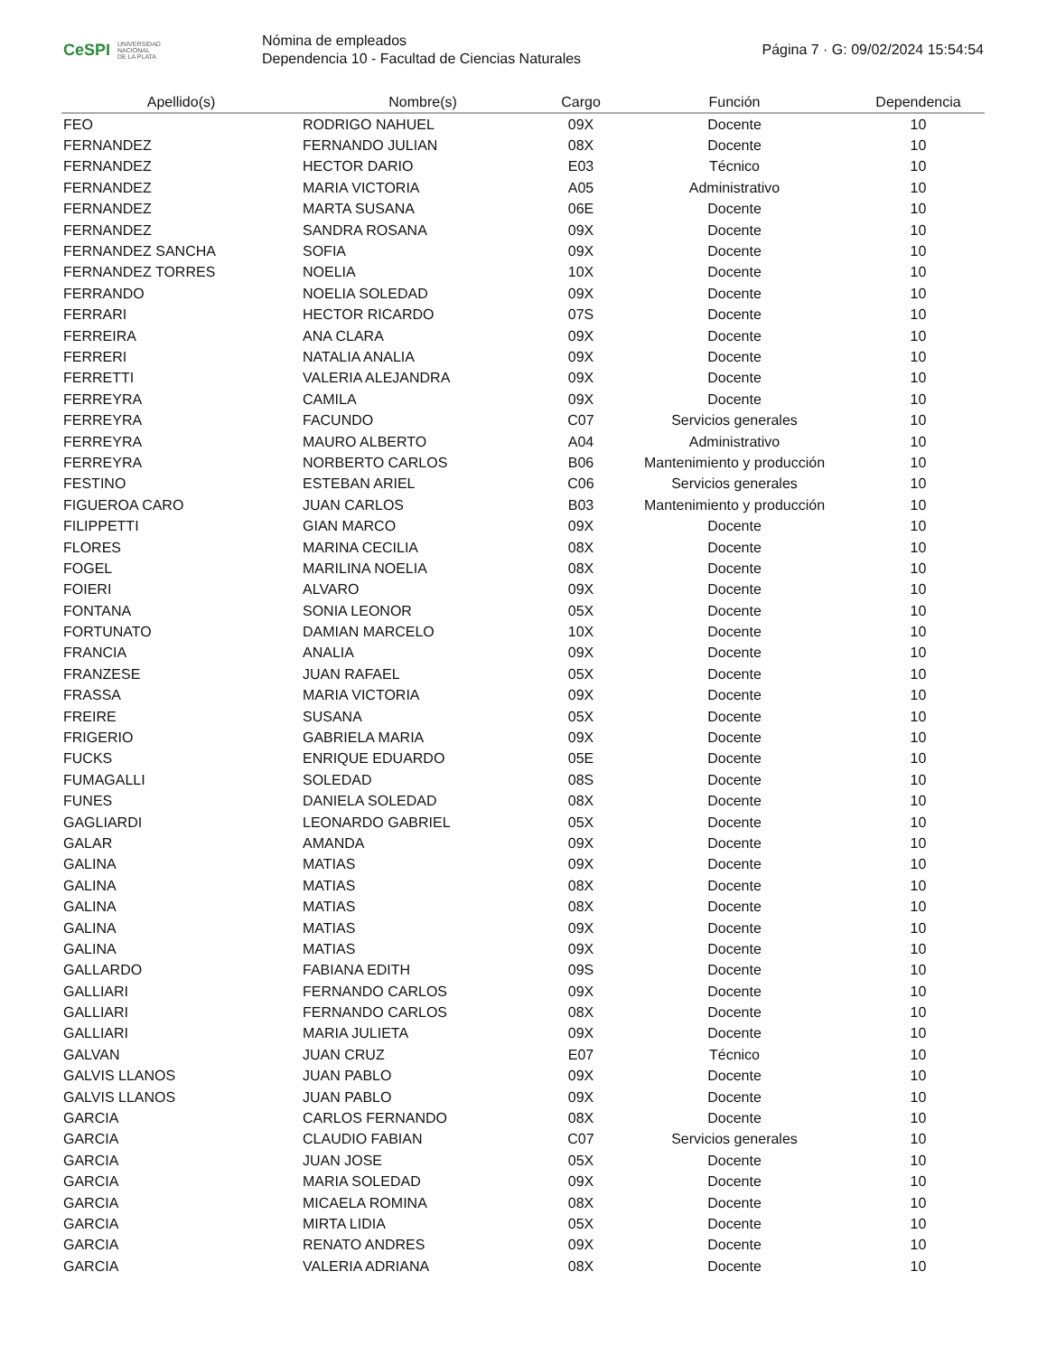CeSPI UNIVERSIDAD
NACIONAL
DE LA PLATA
Nómina de empleados
Dependencia 10 - Facultad de Ciencias Naturales
Página 7 · G: 09/02/2024 15:54:54
| Apellido(s) | Nombre(s) | Cargo | Función | Dependencia |
| --- | --- | --- | --- | --- |
| FEO | RODRIGO NAHUEL | 09X | Docente | 10 |
| FERNANDEZ | FERNANDO JULIAN | 08X | Docente | 10 |
| FERNANDEZ | HECTOR DARIO | E03 | Técnico | 10 |
| FERNANDEZ | MARIA VICTORIA | A05 | Administrativo | 10 |
| FERNANDEZ | MARTA SUSANA | 06E | Docente | 10 |
| FERNANDEZ | SANDRA ROSANA | 09X | Docente | 10 |
| FERNANDEZ SANCHA | SOFIA | 09X | Docente | 10 |
| FERNANDEZ TORRES | NOELIA | 10X | Docente | 10 |
| FERRANDO | NOELIA SOLEDAD | 09X | Docente | 10 |
| FERRARI | HECTOR RICARDO | 07S | Docente | 10 |
| FERREIRA | ANA CLARA | 09X | Docente | 10 |
| FERRERI | NATALIA ANALIA | 09X | Docente | 10 |
| FERRETTI | VALERIA ALEJANDRA | 09X | Docente | 10 |
| FERREYRA | CAMILA | 09X | Docente | 10 |
| FERREYRA | FACUNDO | C07 | Servicios generales | 10 |
| FERREYRA | MAURO ALBERTO | A04 | Administrativo | 10 |
| FERREYRA | NORBERTO CARLOS | B06 | Mantenimiento y producción | 10 |
| FESTINO | ESTEBAN ARIEL | C06 | Servicios generales | 10 |
| FIGUEROA CARO | JUAN CARLOS | B03 | Mantenimiento y producción | 10 |
| FILIPPETTI | GIAN MARCO | 09X | Docente | 10 |
| FLORES | MARINA CECILIA | 08X | Docente | 10 |
| FOGEL | MARILINA NOELIA | 08X | Docente | 10 |
| FOIERI | ALVARO | 09X | Docente | 10 |
| FONTANA | SONIA LEONOR | 05X | Docente | 10 |
| FORTUNATO | DAMIAN MARCELO | 10X | Docente | 10 |
| FRANCIA | ANALIA | 09X | Docente | 10 |
| FRANZESE | JUAN RAFAEL | 05X | Docente | 10 |
| FRASSA | MARIA VICTORIA | 09X | Docente | 10 |
| FREIRE | SUSANA | 05X | Docente | 10 |
| FRIGERIO | GABRIELA MARIA | 09X | Docente | 10 |
| FUCKS | ENRIQUE EDUARDO | 05E | Docente | 10 |
| FUMAGALLI | SOLEDAD | 08S | Docente | 10 |
| FUNES | DANIELA SOLEDAD | 08X | Docente | 10 |
| GAGLIARDI | LEONARDO GABRIEL | 05X | Docente | 10 |
| GALAR | AMANDA | 09X | Docente | 10 |
| GALINA | MATIAS | 09X | Docente | 10 |
| GALINA | MATIAS | 08X | Docente | 10 |
| GALINA | MATIAS | 08X | Docente | 10 |
| GALINA | MATIAS | 09X | Docente | 10 |
| GALINA | MATIAS | 09X | Docente | 10 |
| GALLARDO | FABIANA EDITH | 09S | Docente | 10 |
| GALLIARI | FERNANDO CARLOS | 09X | Docente | 10 |
| GALLIARI | FERNANDO CARLOS | 08X | Docente | 10 |
| GALLIARI | MARIA JULIETA | 09X | Docente | 10 |
| GALVAN | JUAN CRUZ | E07 | Técnico | 10 |
| GALVIS LLANOS | JUAN PABLO | 09X | Docente | 10 |
| GALVIS LLANOS | JUAN PABLO | 09X | Docente | 10 |
| GARCIA | CARLOS FERNANDO | 08X | Docente | 10 |
| GARCIA | CLAUDIO FABIAN | C07 | Servicios generales | 10 |
| GARCIA | JUAN JOSE | 05X | Docente | 10 |
| GARCIA | MARIA SOLEDAD | 09X | Docente | 10 |
| GARCIA | MICAELA ROMINA | 08X | Docente | 10 |
| GARCIA | MIRTA LIDIA | 05X | Docente | 10 |
| GARCIA | RENATO ANDRES | 09X | Docente | 10 |
| GARCIA | VALERIA ADRIANA | 08X | Docente | 10 |